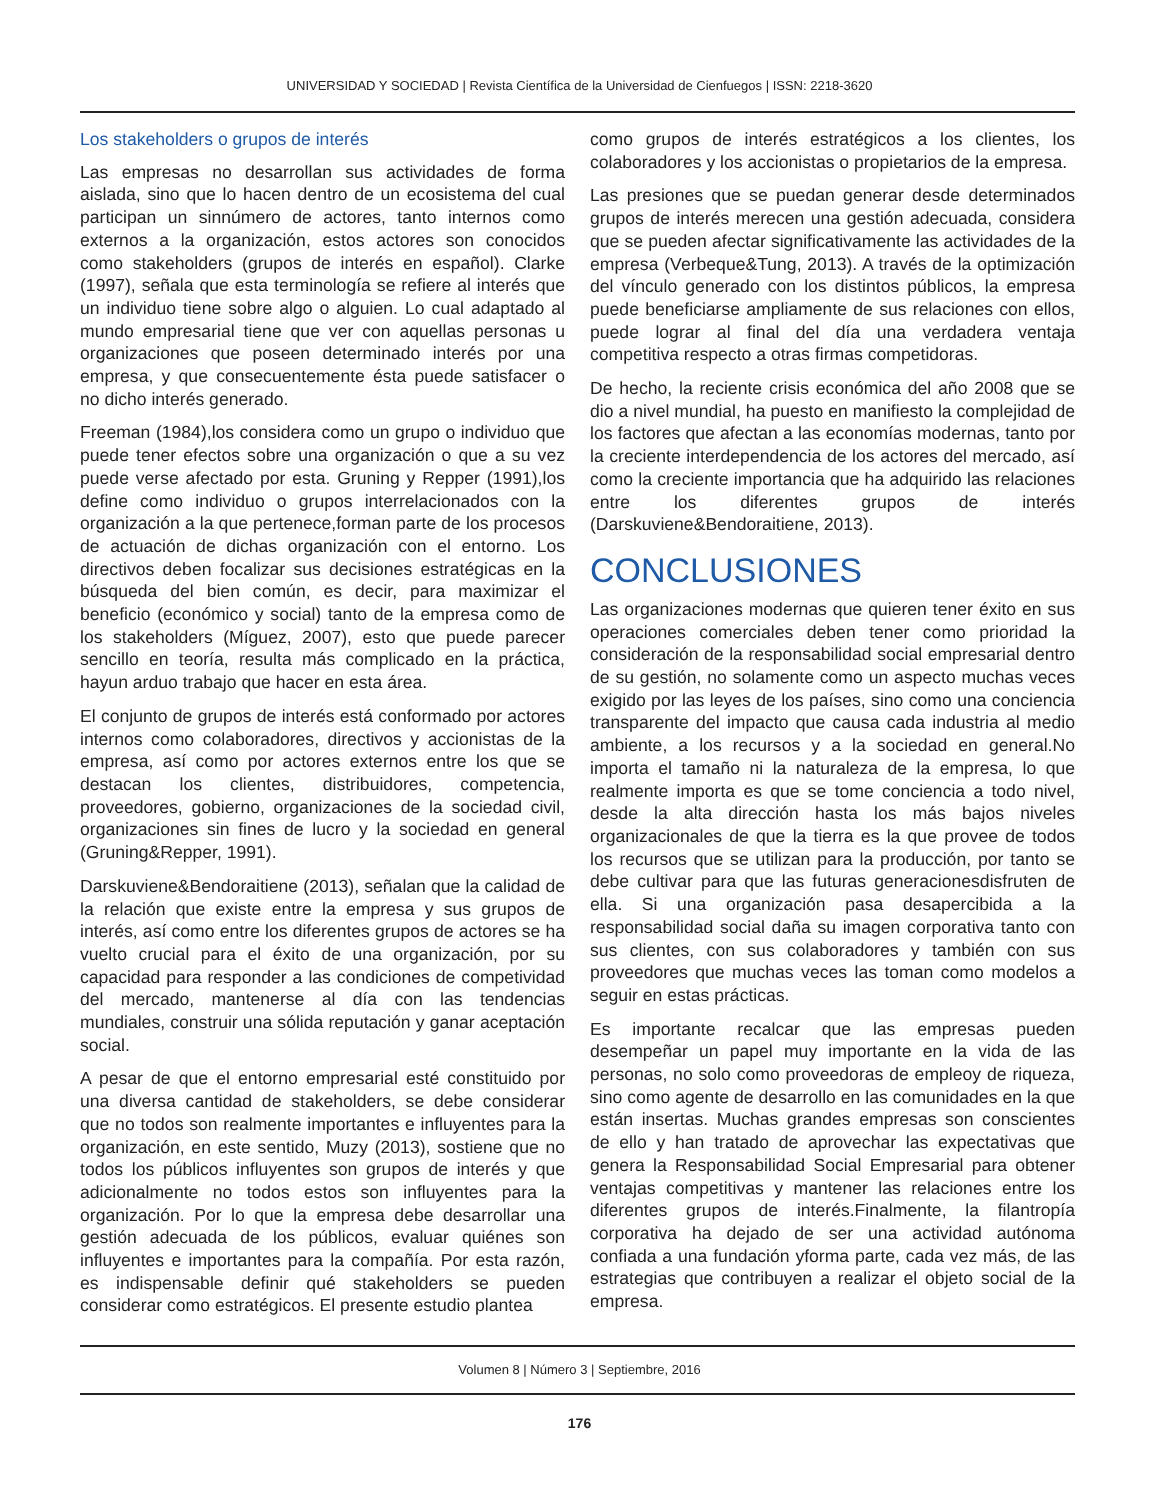UNIVERSIDAD Y SOCIEDAD | Revista Científica de la Universidad de Cienfuegos | ISSN: 2218-3620
Los stakeholders o grupos de interés
Las empresas no desarrollan sus actividades de forma aislada, sino que lo hacen dentro de un ecosistema del cual participan un sinnúmero de actores, tanto internos como externos a la organización, estos actores son conocidos como stakeholders (grupos de interés en español). Clarke (1997), señala que esta terminología se refiere al interés que un individuo tiene sobre algo o alguien. Lo cual adaptado al mundo empresarial tiene que ver con aquellas personas u organizaciones que poseen determinado interés por una empresa, y que consecuentemente ésta puede satisfacer o no dicho interés generado.
Freeman (1984),los considera como un grupo o individuo que puede tener efectos sobre una organización o que a su vez puede verse afectado por esta. Gruning y Repper (1991),los define como individuo o grupos interrelacionados con la organización a la que pertenece,forman parte de los procesos de actuación de dichas organización con el entorno. Los directivos deben focalizar sus decisiones estratégicas en la búsqueda del bien común, es decir, para maximizar el beneficio (económico y social) tanto de la empresa como de los stakeholders (Míguez, 2007), esto que puede parecer sencillo en teoría, resulta más complicado en la práctica, hayun arduo trabajo que hacer en esta área.
El conjunto de grupos de interés está conformado por actores internos como colaboradores, directivos y accionistas de la empresa, así como por actores externos entre los que se destacan los clientes, distribuidores, competencia, proveedores, gobierno, organizaciones de la sociedad civil, organizaciones sin fines de lucro y la sociedad en general (Gruning&Repper, 1991).
Darskuviene&Bendoraitiene (2013), señalan que la calidad de la relación que existe entre la empresa y sus grupos de interés, así como entre los diferentes grupos de actores se ha vuelto crucial para el éxito de una organización, por su capacidad para responder a las condiciones de competividad del mercado, mantenerse al día con las tendencias mundiales, construir una sólida reputación y ganar aceptación social.
A pesar de que el entorno empresarial esté constituido por una diversa cantidad de stakeholders, se debe considerar que no todos son realmente importantes e influyentes para la organización, en este sentido, Muzy (2013), sostiene que no todos los públicos influyentes son grupos de interés y que adicionalmente no todos estos son influyentes para la organización. Por lo que la empresa debe desarrollar una gestión adecuada de los públicos, evaluar quiénes son influyentes e importantes para la compañía. Por esta razón, es indispensable definir qué stakeholders se pueden considerar como estratégicos. El presente estudio plantea
como grupos de interés estratégicos a los clientes, los colaboradores y los accionistas o propietarios de la empresa.
Las presiones que se puedan generar desde determinados grupos de interés merecen una gestión adecuada, considera que se pueden afectar significativamente las actividades de la empresa (Verbeque&Tung, 2013). A través de la optimización del vínculo generado con los distintos públicos, la empresa puede beneficiarse ampliamente de sus relaciones con ellos, puede lograr al final del día una verdadera ventaja competitiva respecto a otras firmas competidoras.
De hecho, la reciente crisis económica del año 2008 que se dio a nivel mundial, ha puesto en manifiesto la complejidad de los factores que afectan a las economías modernas, tanto por la creciente interdependencia de los actores del mercado, así como la creciente importancia que ha adquirido las relaciones entre los diferentes grupos de interés (Darskuviene&Bendoraitiene, 2013).
CONCLUSIONES
Las organizaciones modernas que quieren tener éxito en sus operaciones comerciales deben tener como prioridad la consideración de la responsabilidad social empresarial dentro de su gestión, no solamente como un aspecto muchas veces exigido por las leyes de los países, sino como una conciencia transparente del impacto que causa cada industria al medio ambiente, a los recursos y a la sociedad en general.No importa el tamaño ni la naturaleza de la empresa, lo que realmente importa es que se tome conciencia a todo nivel, desde la alta dirección hasta los más bajos niveles organizacionales de que la tierra es la que provee de todos los recursos que se utilizan para la producción, por tanto se debe cultivar para que las futuras generacionesdisfruten de ella. Si una organización pasa desapercibida a la responsabilidad social daña su imagen corporativa tanto con sus clientes, con sus colaboradores y también con sus proveedores que muchas veces las toman como modelos a seguir en estas prácticas.
Es importante recalcar que las empresas pueden desempeñar un papel muy importante en la vida de las personas, no solo como proveedoras de empleoy de riqueza, sino como agente de desarrollo en las comunidades en la que están insertas. Muchas grandes empresas son conscientes de ello y han tratado de aprovechar las expectativas que genera la Responsabilidad Social Empresarial para obtener ventajas competitivas y mantener las relaciones entre los diferentes grupos de interés.Finalmente, la filantropía corporativa ha dejado de ser una actividad autónoma confiada a una fundación yforma parte, cada vez más, de las estrategias que contribuyen a realizar el objeto social de la empresa.
Volumen 8 | Número 3 | Septiembre, 2016
176